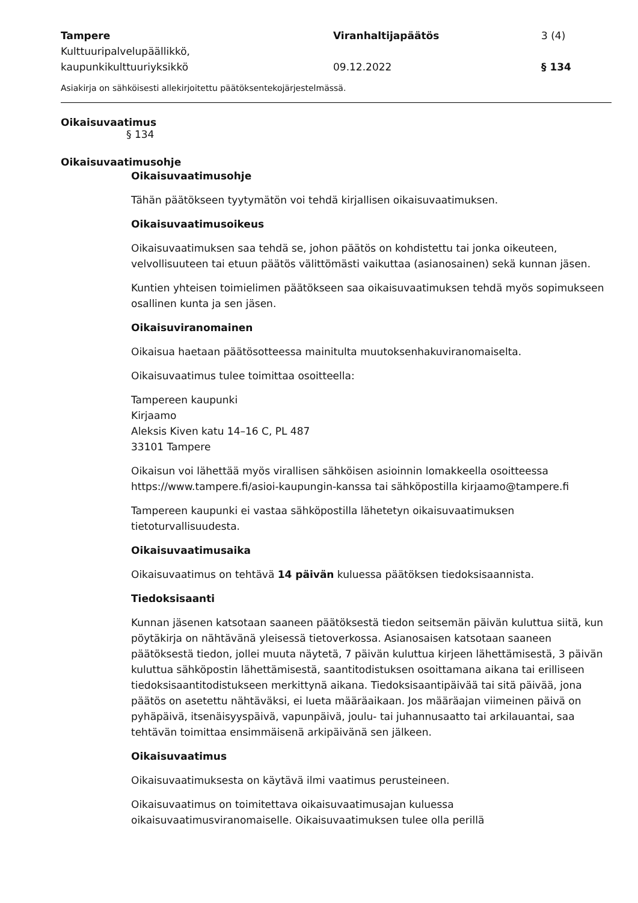Tampere
Kulttuuripalvelupäällikkö,
kaupunkikulttuuriyksikkö
Viranhaltijapäätös
09.12.2022
3 (4)
§ 134
Asiakirja on sähköisesti allekirjoitettu päätöksentekojärjestelmässä.
Oikaisuvaatimus
§ 134
Oikaisuvaatimusohje
Oikaisuvaatimusohje
Tähän päätökseen tyytymätön voi tehdä kirjallisen oikaisuvaatimuksen.
Oikaisuvaatimusoikeus
Oikaisuvaatimuksen saa tehdä se, johon päätös on kohdistettu tai jonka oikeuteen, velvollisuuteen tai etuun päätös välittömästi vaikuttaa (asianosainen) sekä kunnan jäsen.
Kuntien yhteisen toimielimen päätökseen saa oikaisuvaatimuksen tehdä myös sopimukseen osallinen kunta ja sen jäsen.
Oikaisuviranomainen
Oikaisua haetaan päätösotteessa mainitulta muutoksenhakuviranomaiselta.
Oikaisuvaatimus tulee toimittaa osoitteella:
Tampereen kaupunki
Kirjaamo
Aleksis Kiven katu 14–16 C, PL 487
33101 Tampere
Oikaisun voi lähettää myös virallisen sähköisen asioinnin lomakkeella osoitteessa https://www.tampere.fi/asioi-kaupungin-kanssa tai sähköpostilla kirjaamo@tampere.fi
Tampereen kaupunki ei vastaa sähköpostilla lähetetyn oikaisuvaatimuksen tietoturvallisuudesta.
Oikaisuvaatimusaika
Oikaisuvaatimus on tehtävä 14 päivän kuluessa päätöksen tiedoksisaannista.
Tiedoksisaanti
Kunnan jäsenen katsotaan saaneen päätöksestä tiedon seitsemän päivän kuluttua siitä, kun pöytäkirja on nähtävänä yleisessä tietoverkossa. Asianosaisen katsotaan saaneen päätöksestä tiedon, jollei muuta näytetä, 7 päivän kuluttua kirjeen lähettämisestä, 3 päivän kuluttua sähköpostin lähettämisestä, saantitodistuksen osoittamana aikana tai erilliseen tiedoksisaantitodistukseen merkittynä aikana. Tiedoksisaantipäivää tai sitä päivää, jona päätös on asetettu nähtäväksi, ei lueta määräaikaan. Jos määräajan viimeinen päivä on pyhäpäivä, itsenäisyyspäivä, vapunpäivä, joulu- tai juhannusaatto tai arkilauantai, saa tehtävän toimittaa ensimmäisenä arkipäivänä sen jälkeen.
Oikaisuvaatimus
Oikaisuvaatimuksesta on käytävä ilmi vaatimus perusteineen.
Oikaisuvaatimus on toimitettava oikaisuvaatimusajan kuluessa oikaisuvaatimusviranomaiselle. Oikaisuvaatimuksen tulee olla perillä